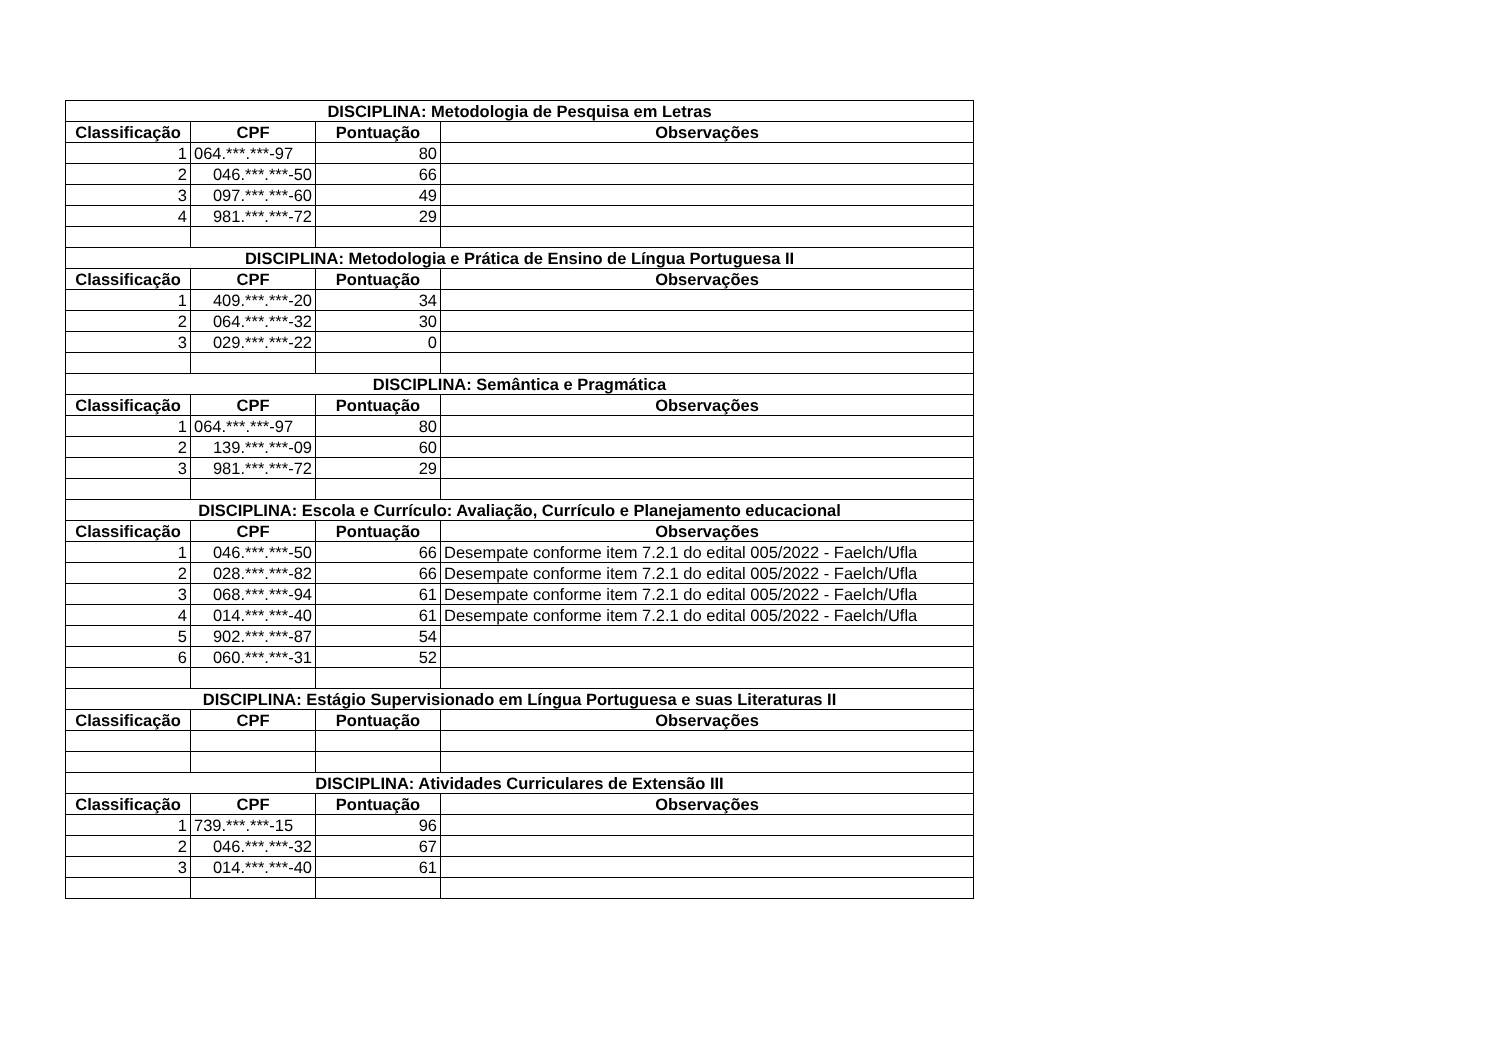| DISCIPLINA: Metodologia de Pesquisa em Letras | | | |
| --- | --- | --- | --- |
| Classificação | CPF | Pontuação | Observações |
| 1 | 064.***.***-97 | 80 | |
| 2 | 046.***.***-50 | 66 | |
| 3 | 097.***.***-60 | 49 | |
| 4 | 981.***.***-72 | 29 | |
| DISCIPLINA: Metodologia e Prática de Ensino de Língua Portuguesa II | | | |
| Classificação | CPF | Pontuação | Observações |
| 1 | 409.***.***-20 | 34 | |
| 2 | 064.***.***-32 | 30 | |
| 3 | 029.***.***-22 | 0 | |
| DISCIPLINA: Semântica e Pragmática | | | |
| Classificação | CPF | Pontuação | Observações |
| 1 | 064.***.***-97 | 80 | |
| 2 | 139.***.***-09 | 60 | |
| 3 | 981.***.***-72 | 29 | |
| DISCIPLINA: Escola e Currículo: Avaliação, Currículo e Planejamento educacional | | | |
| Classificação | CPF | Pontuação | Observações |
| 1 | 046.***.***-50 | 66 | Desempate conforme item 7.2.1 do edital 005/2022 - Faelch/Ufla |
| 2 | 028.***.***-82 | 66 | Desempate conforme item 7.2.1 do edital 005/2022 - Faelch/Ufla |
| 3 | 068.***.***-94 | 61 | Desempate conforme item 7.2.1 do edital 005/2022 - Faelch/Ufla |
| 4 | 014.***.***-40 | 61 | Desempate conforme item 7.2.1 do edital 005/2022 - Faelch/Ufla |
| 5 | 902.***.***-87 | 54 | |
| 6 | 060.***.***-31 | 52 | |
| DISCIPLINA: Estágio Supervisionado em Língua Portuguesa e suas Literaturas II | | | |
| Classificação | CPF | Pontuação | Observações |
| DISCIPLINA: Atividades Curriculares de Extensão III | | | |
| Classificação | CPF | Pontuação | Observações |
| 1 | 739.***.***-15 | 96 | |
| 2 | 046.***.***-32 | 67 | |
| 3 | 014.***.***-40 | 61 | |